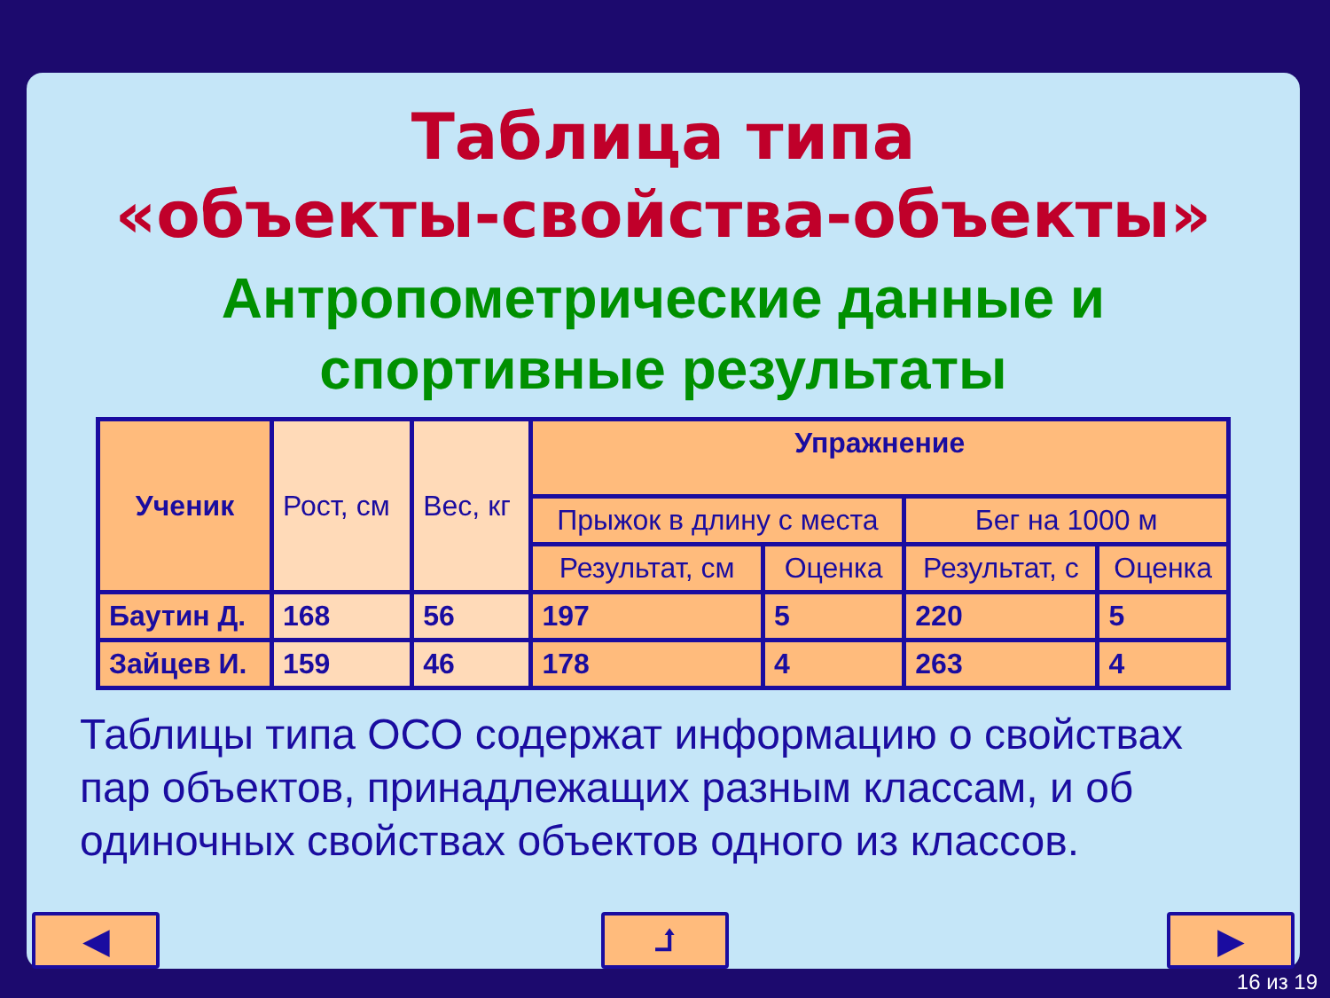Таблица типа
«объекты-свойства-объекты»
Антропометрические данные и
спортивные результаты
| Ученик | Рост, см | Вес, кг | Упражнение | | | |
| | | | Прыжок в длину с места | | Бег на 1000 м | |
| | | | Результат, см | Оценка | Результат, с | Оценка |
| Баутин Д. | 168 | 56 | 197 | 5 | 220 | 5 |
| Зайцев И. | 159 | 46 | 178 | 4 | 263 | 4 |
Таблицы типа ОСО содержат информацию о свойствах пар объектов, принадлежащих разным классам, и об одиночных свойствах объектов одного из классов.
◀ ⮥ ▶
16 из 19